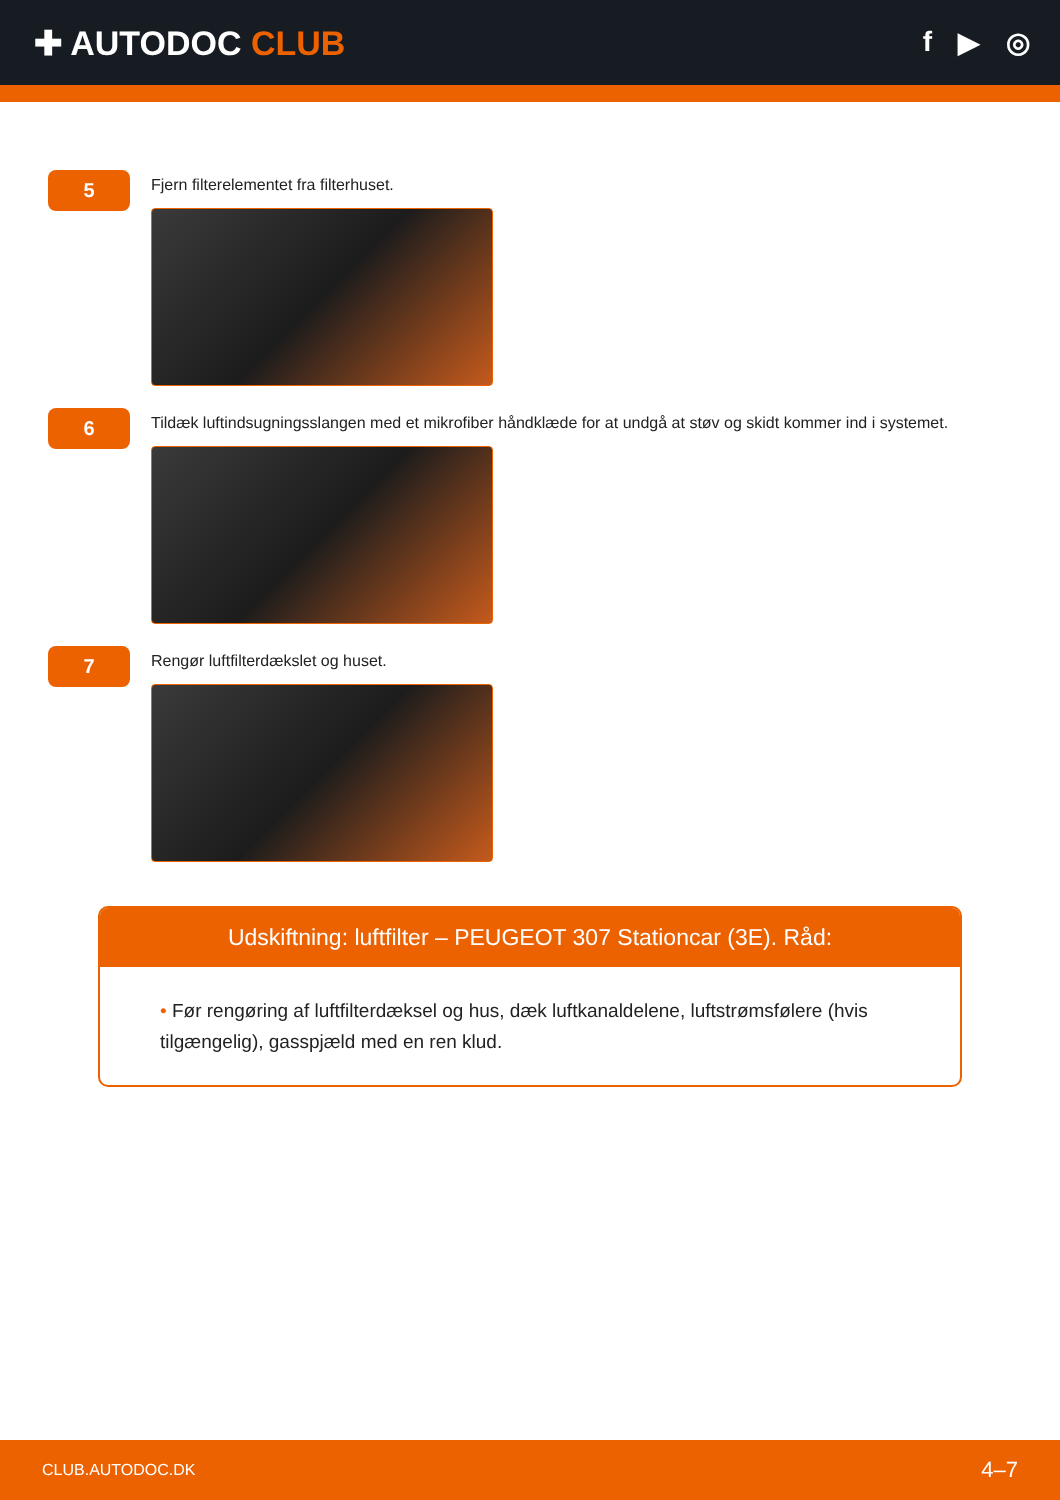✚ AUTODOC CLUB
f ▶ ◎
5
Fjern filterelementet fra filterhuset.
6
Tildæk luftindsugningsslangen med et mikrofiber håndklæde for at undgå at støv og skidt kommer ind i systemet.
7
Rengør luftfilterdækslet og huset.
Udskiftning: luftfilter – PEUGEOT 307 Stationcar (3E). Råd:
• Før rengøring af luftfilterdæksel og hus, dæk luftkanaldelene, luftstrømsfølere (hvis tilgængelig), gasspjæld med en ren klud.
CLUB.AUTODOC.DK 4–7